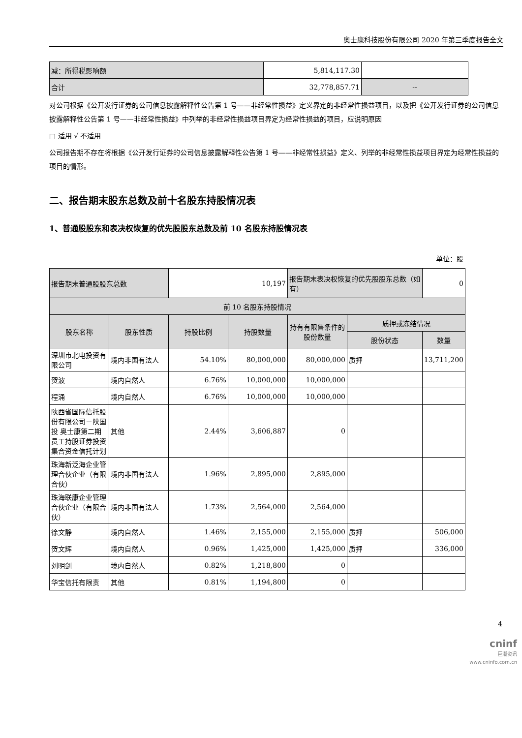奥士康科技股份有限公司 2020 年第三季度报告全文
| 减：所得税影响额 | 5,814,117.30 | |
| 合计 | 32,778,857.71 | -- |
对公司根据《公开发行证券的公司信息披露解释性公告第 1 号——非经常性损益》定义界定的非经常性损益项目，以及把《公开发行证券的公司信息披露解释性公告第 1 号——非经常性损益》中列举的非经常性损益项目界定为经常性损益的项目，应说明原因
□ 适用 √ 不适用
公司报告期不存在将根据《公开发行证券的公司信息披露解释性公告第 1 号——非经常性损益》定义、列举的非经常性损益项目界定为经常性损益的项目的情形。
二、报告期末股东总数及前十名股东持股情况表
1、普通股股东和表决权恢复的优先股股东总数及前 10 名股东持股情况表
单位：股
| 报告期末普通股股东总数 | | 10,197 | | 报告期末表决权恢复的优先股股东总数（如有） | | 0 |
| 前 10 名股东持股情况 | | | | | | |
| 股东名称 | 股东性质 | 持股比例 | 持股数量 | 持有有限售条件的股份数量 | 质押或冻结情况 | |
| | | | | | 股份状态 | 数量 |
| 深圳市北电投资有限公司 | 境内非国有法人 | 54.10% | 80,000,000 | 80,000,000 | 质押 | 13,711,200 |
| 贺波 | 境内自然人 | 6.76% | 10,000,000 | 10,000,000 | | |
| 程涌 | 境内自然人 | 6.76% | 10,000,000 | 10,000,000 | | |
| 陕西省国际信托股份有限公司－陕国投 奥士康第二期员工持股证券投资集合资金信托计划 | 其他 | 2.44% | 3,606,887 | 0 | | |
| 珠海新泛海企业管理合伙企业（有限合伙） | 境内非国有法人 | 1.96% | 2,895,000 | 2,895,000 | | |
| 珠海联康企业管理合伙企业（有限合伙） | 境内非国有法人 | 1.73% | 2,564,000 | 2,564,000 | | |
| 徐文静 | 境内自然人 | 1.46% | 2,155,000 | 2,155,000 | 质押 | 506,000 |
| 贺文辉 | 境内自然人 | 0.96% | 1,425,000 | 1,425,000 | 质押 | 336,000 |
| 刘明剑 | 境内自然人 | 0.82% | 1,218,800 | 0 | | |
| 华宝信托有限责 | 其他 | 0.81% | 1,194,800 | 0 | | |
4
cninf
巨潮资讯
www.cninfo.com.cn